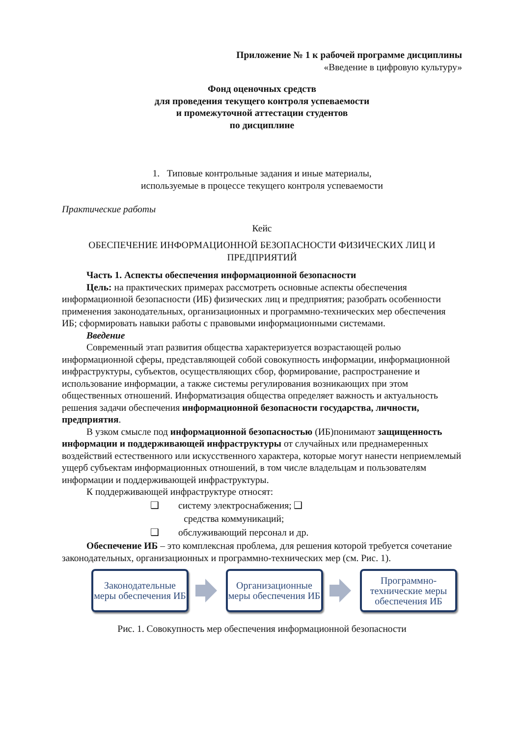Приложение № 1 к рабочей программе дисциплины
«Введение в цифровую культуру»
Фонд оценочных средств
для проведения текущего контроля успеваемости
и промежуточной аттестации студентов
по дисциплине
1. Типовые контрольные задания и иные материалы,
используемые в процессе текущего контроля успеваемости
Практические работы
Кейс
ОБЕСПЕЧЕНИЕ ИНФОРМАЦИОННОЙ БЕЗОПАСНОСТИ ФИЗИЧЕСКИХ ЛИЦ И ПРЕДПРИЯТИЙ
Часть 1. Аспекты обеспечения информационной безопасности
Цель: на практических примерах рассмотреть основные аспекты обеспечения информационной безопасности (ИБ) физических лиц и предприятия; разобрать особенности применения законодательных, организационных и программно-технических мер обеспечения ИБ; сформировать навыки работы с правовыми информационными системами.
Введение
Современный этап развития общества характеризуется возрастающей ролью информационной сферы, представляющей собой совокупность информации, информационной инфраструктуры, субъектов, осуществляющих сбор, формирование, распространение и использование информации, а также системы регулирования возникающих при этом общественных отношений. Информатизация общества определяет важность и актуальность решения задачи обеспечения информационной безопасности государства, личности, предприятия.
В узком смысле под информационной безопасностью (ИБ)понимают защищенность информации и поддерживающей инфраструктуры от случайных или преднамеренных воздействий естественного или искусственного характера, которые могут нанести неприемлемый ущерб субъектам информационных отношений, в том числе владельцам и пользователям информации и поддерживающей инфраструктуры.
К поддерживающей инфраструктуре относят:
❑ систему электроснабжения; ❑
средства коммуникаций;
❑ обслуживающий персонал и др.
Обеспечение ИБ – это комплексная проблема, для решения которой требуется сочетание законодательных, организационных и программно-технических мер (см. Рис. 1).
Законодательные меры обеспечения ИБ
Организационные меры обеспечения ИБ
Программно-технические меры обеспечения ИБ
Рис. 1. Совокупность мер обеспечения информационной безопасности